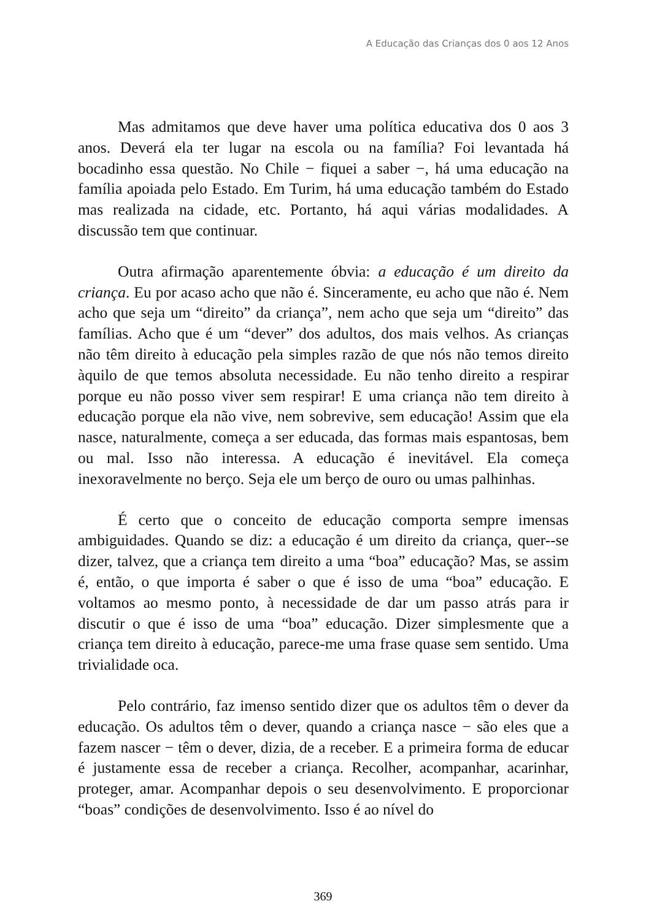A Educação das Crianças dos 0 aos 12 Anos
Mas admitamos que deve haver uma política educativa dos 0 aos 3 anos. Deverá ela ter lugar na escola ou na família? Foi levantada há bocadinho essa questão. No Chile − fiquei a saber −, há uma educação na família apoiada pelo Estado. Em Turim, há uma educação também do Estado mas realizada na cidade, etc. Portanto, há aqui várias modalidades. A discussão tem que continuar.
Outra afirmação aparentemente óbvia: a educação é um direito da criança. Eu por acaso acho que não é. Sinceramente, eu acho que não é. Nem acho que seja um “direito” da criança”, nem acho que seja um “direito” das famílias. Acho que é um “dever” dos adultos, dos mais velhos. As crianças não têm direito à educação pela simples razão de que nós não temos direito àquilo de que temos absoluta necessidade. Eu não tenho direito a respirar porque eu não posso viver sem respirar! E uma criança não tem direito à educação porque ela não vive, nem sobrevive, sem educação! Assim que ela nasce, naturalmente, começa a ser educada, das formas mais espantosas, bem ou mal. Isso não interessa. A educação é inevitável. Ela começa inexoravelmente no berço. Seja ele um berço de ouro ou umas palhinhas.
É certo que o conceito de educação comporta sempre imensas ambiguidades. Quando se diz: a educação é um direito da criança, quer--se dizer, talvez, que a criança tem direito a uma “boa” educação? Mas, se assim é, então, o que importa é saber o que é isso de uma “boa” educação. E voltamos ao mesmo ponto, à necessidade de dar um passo atrás para ir discutir o que é isso de uma “boa” educação. Dizer simplesmente que a criança tem direito à educação, parece-me uma frase quase sem sentido. Uma trivialidade oca.
Pelo contrário, faz imenso sentido dizer que os adultos têm o dever da educação. Os adultos têm o dever, quando a criança nasce − são eles que a fazem nascer − têm o dever, dizia, de a receber. E a primeira forma de educar é justamente essa de receber a criança. Recolher, acompanhar, acarinhar, proteger, amar. Acompanhar depois o seu desenvolvimento. E proporcionar “boas” condições de desenvolvimento. Isso é ao nível do
369